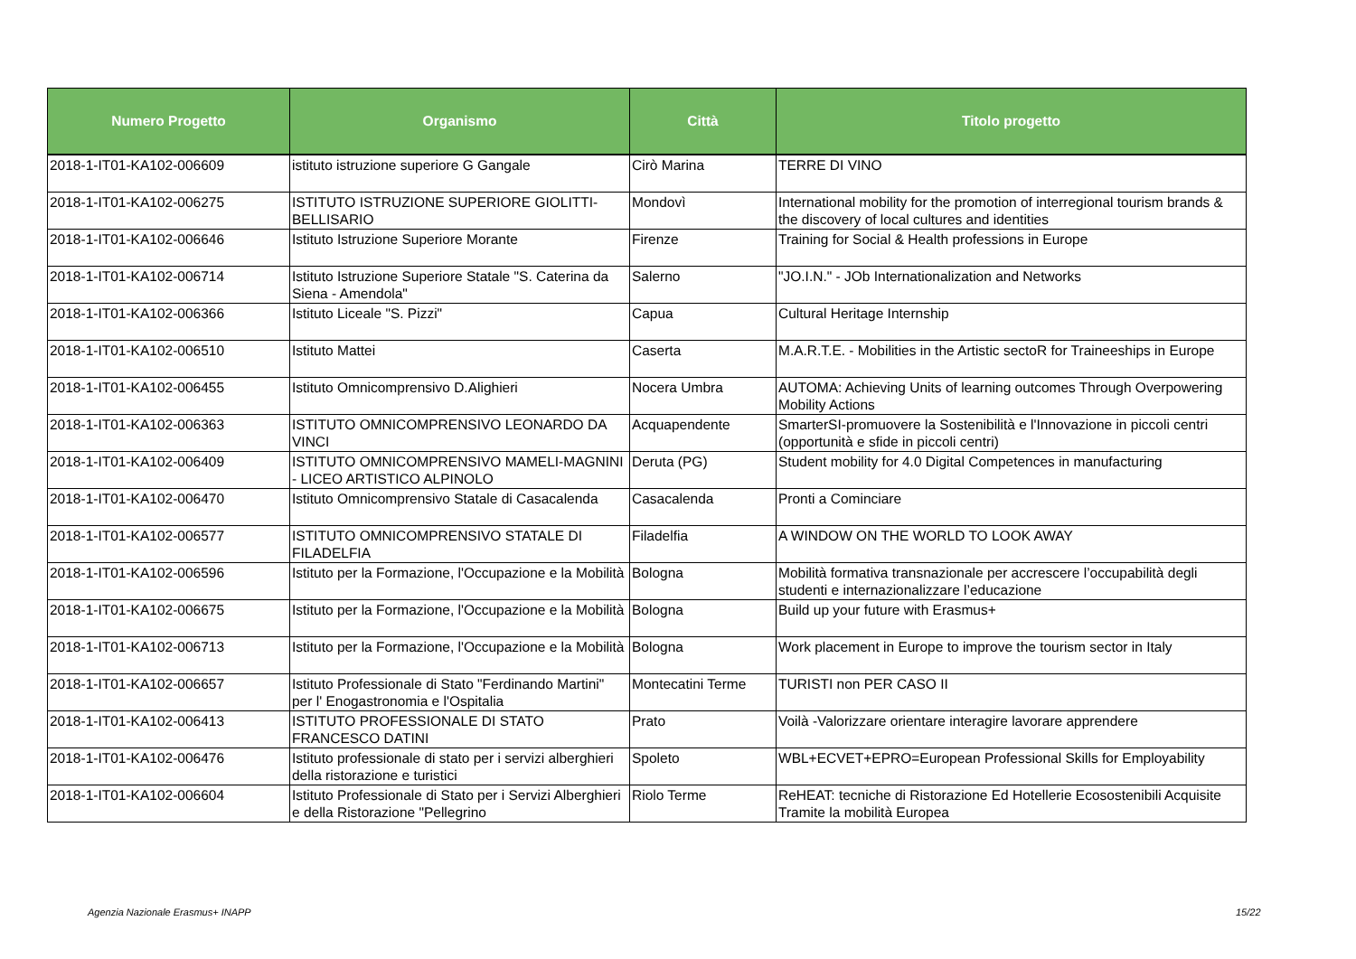| Numero Progetto | Organismo | Città | Titolo progetto |
| --- | --- | --- | --- |
| 2018-1-IT01-KA102-006609 | istituto istruzione superiore G Gangale | Cirò Marina | TERRE DI VINO |
| 2018-1-IT01-KA102-006275 | ISTITUTO ISTRUZIONE SUPERIORE GIOLITTI-BELLISARIO | Mondovì | International mobility for the promotion of interregional tourism brands & the discovery of local cultures and identities |
| 2018-1-IT01-KA102-006646 | Istituto Istruzione Superiore Morante | Firenze | Training for Social & Health professions in Europe |
| 2018-1-IT01-KA102-006714 | Istituto Istruzione Superiore Statale "S. Caterina da Siena - Amendola" | Salerno | "JO.I.N." - JOb Internationalization and Networks |
| 2018-1-IT01-KA102-006366 | Istituto Liceale "S. Pizzi" | Capua | Cultural Heritage Internship |
| 2018-1-IT01-KA102-006510 | Istituto Mattei | Caserta | M.A.R.T.E. - Mobilities in the Artistic sectoR for Traineeships in Europe |
| 2018-1-IT01-KA102-006455 | Istituto Omnicomprensivo D.Alighieri | Nocera Umbra | AUTOMA: Achieving Units of learning outcomes Through Overpowering Mobility Actions |
| 2018-1-IT01-KA102-006363 | ISTITUTO OMNICOMPRENSIVO LEONARDO DA VINCI | Acquapendente | SmarterSI-promuovere la Sostenibilità e l'Innovazione in piccoli centri (opportunità e sfide in piccoli centri) |
| 2018-1-IT01-KA102-006409 | ISTITUTO OMNICOMPRENSIVO MAMELI-MAGNINI - LICEO ARTISTICO ALPINOLO | Deruta (PG) | Student mobility for 4.0 Digital Competences in manufacturing |
| 2018-1-IT01-KA102-006470 | Istituto Omnicomprensivo Statale di Casacalenda | Casacalenda | Pronti a Cominciare |
| 2018-1-IT01-KA102-006577 | ISTITUTO OMNICOMPRENSIVO STATALE DI FILADELFIA | Filadelfia | A WINDOW ON THE WORLD TO LOOK AWAY |
| 2018-1-IT01-KA102-006596 | Istituto per la Formazione, l'Occupazione e la Mobilità | Bologna | Mobilità formativa transnazionale per accrescere l’occupabilità degli studenti e internazionalizzare l’educazione |
| 2018-1-IT01-KA102-006675 | Istituto per la Formazione, l'Occupazione e la Mobilità | Bologna | Build up your future with Erasmus+ |
| 2018-1-IT01-KA102-006713 | Istituto per la Formazione, l'Occupazione e la Mobilità | Bologna | Work placement in Europe to improve the tourism sector in Italy |
| 2018-1-IT01-KA102-006657 | Istituto Professionale di Stato "Ferdinando Martini" per l' Enogastronomia e l'Ospitalia | Montecatini Terme | TURISTI non PER CASO II |
| 2018-1-IT01-KA102-006413 | ISTITUTO PROFESSIONALE DI STATO FRANCESCO DATINI | Prato | Voilà -Valorizzare orientare interagire lavorare apprendere |
| 2018-1-IT01-KA102-006476 | Istituto professionale di stato per i servizi alberghieri della ristorazione e turistici | Spoleto | WBL+ECVET+EPRO=European Professional Skills for Employability |
| 2018-1-IT01-KA102-006604 | Istituto Professionale di Stato per i Servizi Alberghieri e della Ristorazione "Pellegrino | Riolo Terme | ReHEAT: tecniche di Ristorazione Ed Hotellerie Ecosostenibili Acquisite Tramite la mobilità Europea |
Agenzia Nazionale Erasmus+ INAPP
15/22